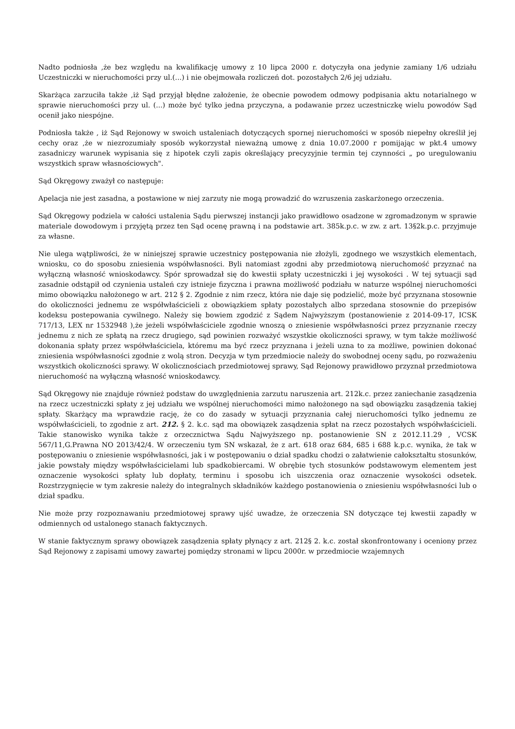Nadto podniosła ,że bez względu na kwalifikację umowy z 10 lipca 2000 r. dotyczyła ona jedynie zamiany 1/6 udziału Uczestniczki w nieruchomości przy ul.(...) i nie obejmowała rozliczeń dot. pozostałych 2/6 jej udziału.
Skarżąca zarzuciła także ,iż Sąd przyjął błędne założenie, że obecnie powodem odmowy podpisania aktu notarialnego w sprawie nieruchomości przy ul. (...) może być tylko jedna przyczyna, a podawanie przez uczestniczkę wielu powodów Sąd ocenił jako niespójne.
Podniosła także , iż Sąd Rejonowy w swoich ustaleniach dotyczących spornej nieruchomości w sposób niepełny określił jej cechy oraz ,że w niezrozumiały sposób wykorzystał nieważną umowę z dnia 10.07.2000 r pomijając w pkt.4 umowy zasadniczy warunek wypisania się z hipotek czyli zapis określający precyzyjnie termin tej czynności „ po uregulowaniu wszystkich spraw własnościowych".
Sąd Okręgowy zważył co następuje:
Apelacja nie jest zasadna, a postawione w niej zarzuty nie mogą prowadzić do wzruszenia zaskarżonego orzeczenia.
Sąd Okręgowy podziela w całości ustalenia Sądu pierwszej instancji jako prawidłowo osadzone w zgromadzonym w sprawie materiale dowodowym i przyjętą przez ten Sąd ocenę prawną i na podstawie art. 385k.p.c. w zw. z art. 13§2k.p.c. przyjmuje za własne.
Nie ulega wątpliwości, że w niniejszej sprawie uczestnicy postępowania nie złożyli, zgodnego we wszystkich elementach, wniosku, co do sposobu zniesienia współwłasności. Byli natomiast zgodni aby przedmiotową nieruchomość przyznać na wyłączną własność wnioskodawcy. Spór sprowadzał się do kwestii spłaty uczestniczki i jej wysokości . W tej sytuacji sąd zasadnie odstąpił od czynienia ustaleń czy istnieje fizyczna i prawna możliwość podziału w naturze wspólnej nieruchomości mimo obowiązku nałożonego w art. 212 § 2. Zgodnie z nim rzecz, która nie daje się podzielić, może być przyznana stosownie do okoliczności jednemu ze współwłaścicieli z obowiązkiem spłaty pozostałych albo sprzedana stosownie do przepisów kodeksu postepowania cywilnego. Należy się bowiem zgodzić z Sądem Najwyższym (postanowienie z 2014-09-17, ICSK 717/13, LEX nr 1532948 ),że jeżeli współwłaściciele zgodnie wnoszą o zniesienie współwłasności przez przyznanie rzeczy jednemu z nich ze spłatą na rzecz drugiego, sąd powinien rozważyć wszystkie okoliczności sprawy, w tym także możliwość dokonania spłaty przez współwłaściciela, któremu ma być rzecz przyznana i jeżeli uzna to za możliwe, powinien dokonać zniesienia współwłasności zgodnie z wolą stron. Decyzja w tym przedmiocie należy do swobodnej oceny sądu, po rozważeniu wszystkich okoliczności sprawy. W okolicznościach przedmiotowej sprawy, Sąd Rejonowy prawidłowo przyznał przedmiotowa nieruchomość na wyłączną własność wnioskodawcy.
Sąd Okręgowy nie znajduje również podstaw do uwzględnienia zarzutu naruszenia art. 212k.c. przez zaniechanie zasądzenia na rzecz uczestniczki spłaty z jej udziału we wspólnej nieruchomości mimo nałożonego na sąd obowiązku zasądzenia takiej spłaty. Skarżący ma wprawdzie rację, że co do zasady w sytuacji przyznania całej nieruchomości tylko jednemu ze współwłaścicieli, to zgodnie z art. 212. § 2. k.c. sąd ma obowiązek zasądzenia spłat na rzecz pozostałych współwłaścicieli. Takie stanowisko wynika także z orzecznictwa Sądu Najwyższego np. postanowienie SN z 2012.11.29 , VCSK 567/11,G.Prawna NO 2013/42/4. W orzeczeniu tym SN wskazał, że z art. 618 oraz 684, 685 i 688 k.p.c. wynika, że tak w postępowaniu o zniesienie współwłasności, jak i w postępowaniu o dział spadku chodzi o załatwienie całokształtu stosunków, jakie powstały między współwłaścicielami lub spadkobiercami. W obrębie tych stosunków podstawowym elementem jest oznaczenie wysokości spłaty lub dopłaty, terminu i sposobu ich uiszczenia oraz oznaczenie wysokości odsetek. Rozstrzygnięcie w tym zakresie należy do integralnych składników każdego postanowienia o zniesieniu współwłasności lub o dział spadku.
Nie może przy rozpoznawaniu przedmiotowej sprawy ujść uwadze, że orzeczenia SN dotyczące tej kwestii zapadły w odmiennych od ustalonego stanach faktycznych.
W stanie faktycznym sprawy obowiązek zasądzenia spłaty płynący z art. 212§ 2. k.c. został skonfrontowany i oceniony przez Sąd Rejonowy z zapisami umowy zawartej pomiędzy stronami w lipcu 2000r. w przedmiocie wzajemnych